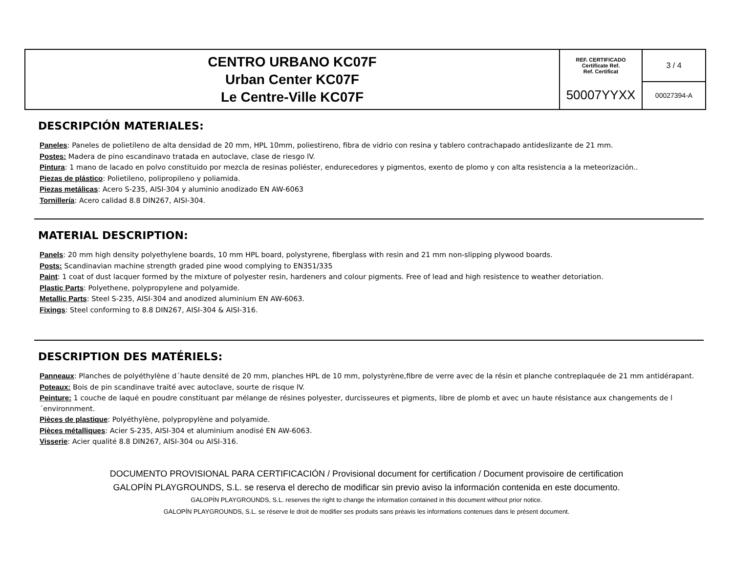| CENTRO URBANO KC07F Urban Center KC07F Le Centre-Ville KC07F | REF. CERTIFICADO Certificate Ref. Ref. Certificat | 3 / 4 |
| | 50007YYXX | 00027394-A |
DESCRIPCIÓN MATERIALES:
Paneles: Paneles de polietileno de alta densidad de 20 mm, HPL 10mm, poliestireno, fibra de vidrio con resina y tablero contrachapado antideslizante de 21 mm.
Postes: Madera de pino escandinavo tratada en autoclave, clase de riesgo IV.
Pintura: 1 mano de lacado en polvo constituido por mezcla de resinas poliéster, endurecedores y pigmentos, exento de plomo y con alta resistencia a la meteorización..
Piezas de plástico: Polietileno, polipropileno y poliamida.
Piezas metálicas: Acero S-235, AISI-304 y aluminio anodizado EN AW-6063
Tornillería: Acero calidad 8.8 DIN267, AISI-304.
MATERIAL DESCRIPTION:
Panels: 20 mm high density polyethylene boards, 10 mm HPL board, polystyrene, fiberglass with resin and 21 mm non-slipping plywood boards.
Posts: Scandinavian machine strength graded pine wood complying to EN351/335
Paint: 1 coat of dust lacquer formed by the mixture of polyester resin, hardeners and colour pigments. Free of lead and high resistence to weather detoriation.
Plastic Parts: Polyethene, polypropylene and polyamide.
Metallic Parts: Steel S-235, AISI-304 and anodized aluminium EN AW-6063.
Fixings: Steel conforming to 8.8 DIN267, AISI-304 & AISI-316.
DESCRIPTION DES MATÉRIELS:
Panneaux: Planches de polyéthylène d´haute densité de 20 mm, planches HPL de 10 mm, polystyrène,fibre de verre avec de la résin et planche contreplaquée de 21 mm antidérapant.
Poteaux: Bois de pin scandinave traité avec autoclave, sourte de risque IV.
Peinture: 1 couche de laqué en poudre constituant par mélange de résines polyester, durcisseures et pigments, libre de plomb et avec un haute résistance aux changements de l´environnment.
Pièces de plastique: Polyéthylène, polypropylène and polyamide.
Pièces métalliques: Acier S-235, AISI-304 et aluminium anodisé EN AW-6063.
Visserie: Acier qualité 8.8 DIN267, AISI-304 ou AISI-316.
DOCUMENTO PROVISIONAL PARA CERTIFICACIÓN / Provisional document for certification / Document provisoire de certification
GALOPÍN PLAYGROUNDS, S.L. se reserva el derecho de modificar sin previo aviso la información contenida en este documento.
GALOPÍN PLAYGROUNDS, S.L. reserves the right to change the information contained in this document without prior notice.
GALOPÍN PLAYGROUNDS, S.L. se réserve le droit de modifier ses produits sans préavis les informations contenues dans le présent document.